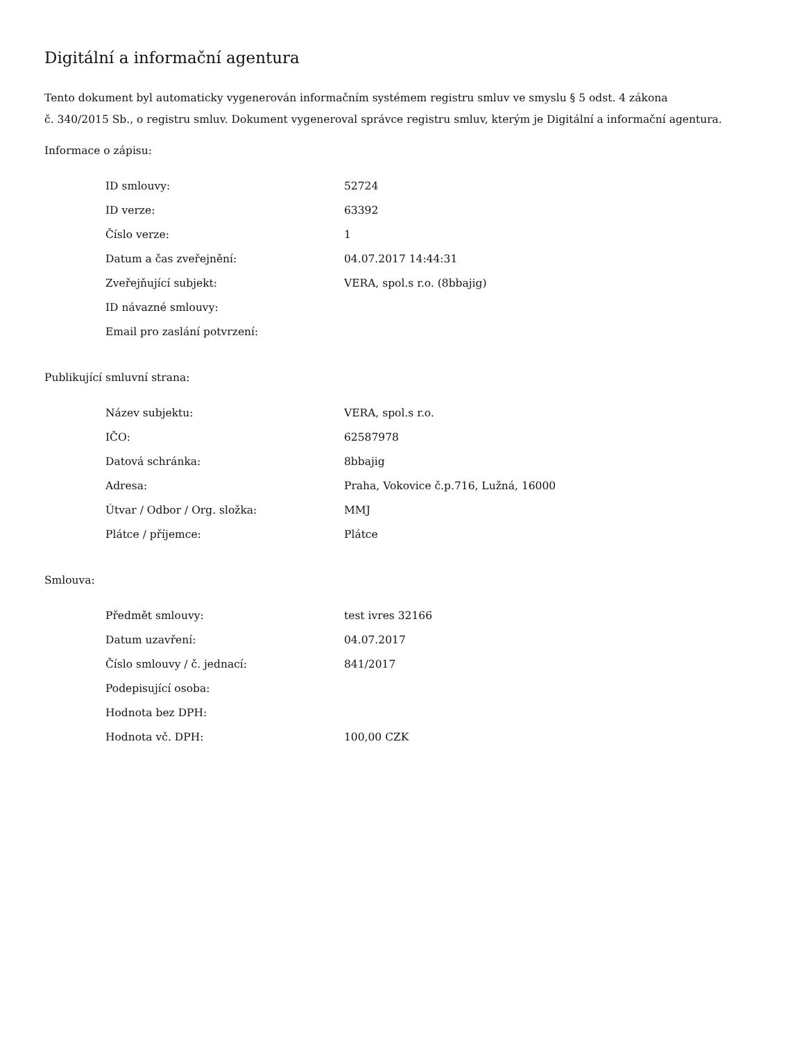Digitální a informační agentura
Tento dokument byl automaticky vygenerován informačním systémem registru smluv ve smyslu § 5 odst. 4 zákona
č. 340/2015 Sb., o registru smluv. Dokument vygeneroval správce registru smluv, kterým je Digitální a informační agentura.
Informace o zápisu:
| ID smlouvy: | 52724 |
| ID verze: | 63392 |
| Číslo verze: | 1 |
| Datum a čas zveřejnění: | 04.07.2017 14:44:31 |
| Zveřejňující subjekt: | VERA, spol.s r.o. (8bbajig) |
| ID návazné smlouvy: | |
| Email pro zaslání potvrzení: | |
Publikující smluvní strana:
| Název subjektu: | VERA, spol.s r.o. |
| IČO: | 62587978 |
| Datová schránka: | 8bbajig |
| Adresa: | Praha, Vokovice č.p.716, Lužná, 16000 |
| Útvar / Odbor / Org. složka: | MMJ |
| Plátce / příjemce: | Plátce |
Smlouva:
| Předmět smlouvy: | test ivres 32166 |
| Datum uzavření: | 04.07.2017 |
| Číslo smlouvy / č. jednací: | 841/2017 |
| Podepisující osoba: | |
| Hodnota bez DPH: | |
| Hodnota vč. DPH: | 100,00 CZK |